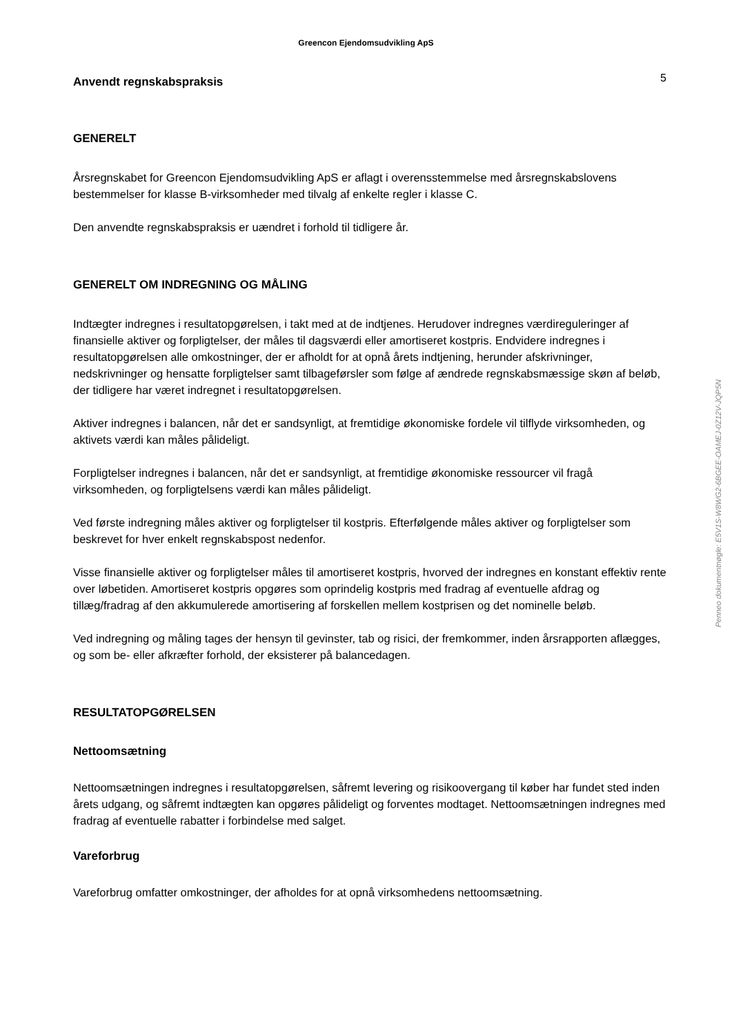Greencon Ejendomsudvikling ApS
Anvendt regnskabspraksis
5
GENERELT
Årsregnskabet for Greencon Ejendomsudvikling ApS er aflagt i overensstemmelse med årsregnskabslovens bestemmelser for klasse B-virksomheder med tilvalg af enkelte regler i klasse C.
Den anvendte regnskabspraksis er uændret i forhold til tidligere år.
GENERELT OM INDREGNING OG MÅLING
Indtægter indregnes i resultatopgørelsen, i takt med at de indtjenes. Herudover indregnes værdireguleringer af finansielle aktiver og forpligtelser, der måles til dagsværdi eller amortiseret kostpris. Endvidere indregnes i resultatopgørelsen alle omkostninger, der er afholdt for at opnå årets indtjening, herunder afskrivninger, nedskrivninger og hensatte forpligtelser samt tilbageførsler som følge af ændrede regnskabsmæssige skøn af beløb, der tidligere har været indregnet i resultatopgørelsen.
Aktiver indregnes i balancen, når det er sandsynligt, at fremtidige økonomiske fordele vil tilflyde virksomheden, og aktivets værdi kan måles pålideligt.
Forpligtelser indregnes i balancen, når det er sandsynligt, at fremtidige økonomiske ressourcer vil fragå virksomheden, og forpligtelsens værdi kan måles pålideligt.
Ved første indregning måles aktiver og forpligtelser til kostpris. Efterfølgende måles aktiver og forpligtelser som beskrevet for hver enkelt regnskabspost nedenfor.
Visse finansielle aktiver og forpligtelser måles til amortiseret kostpris, hvorved der indregnes en konstant effektiv rente over løbetiden. Amortiseret kostpris opgøres som oprindelig kostpris med fradrag af eventuelle afdrag og tillæg/fradrag af den akkumulerede amortisering af forskellen mellem kostprisen og det nominelle beløb.
Ved indregning og måling tages der hensyn til gevinster, tab og risici, der fremkommer, inden årsrapporten aflægges, og som be- eller afkræfter forhold, der eksisterer på balancedagen.
RESULTATOPGØRELSEN
Nettoomsætning
Nettoomsætningen indregnes i resultatopgørelsen, såfremt levering og risikoovergang til køber har fundet sted inden årets udgang, og såfremt indtægten kan opgøres pålideligt og forventes modtaget. Nettoomsætningen indregnes med fradrag af eventuelle rabatter i forbindelse med salget.
Vareforbrug
Vareforbrug omfatter omkostninger, der afholdes for at opnå virksomhedens nettoomsætning.
Penneo dokumentnøgle: E5V1S-W8WG2-6BGEE-OAMEJ-0Z12V-JQP5N